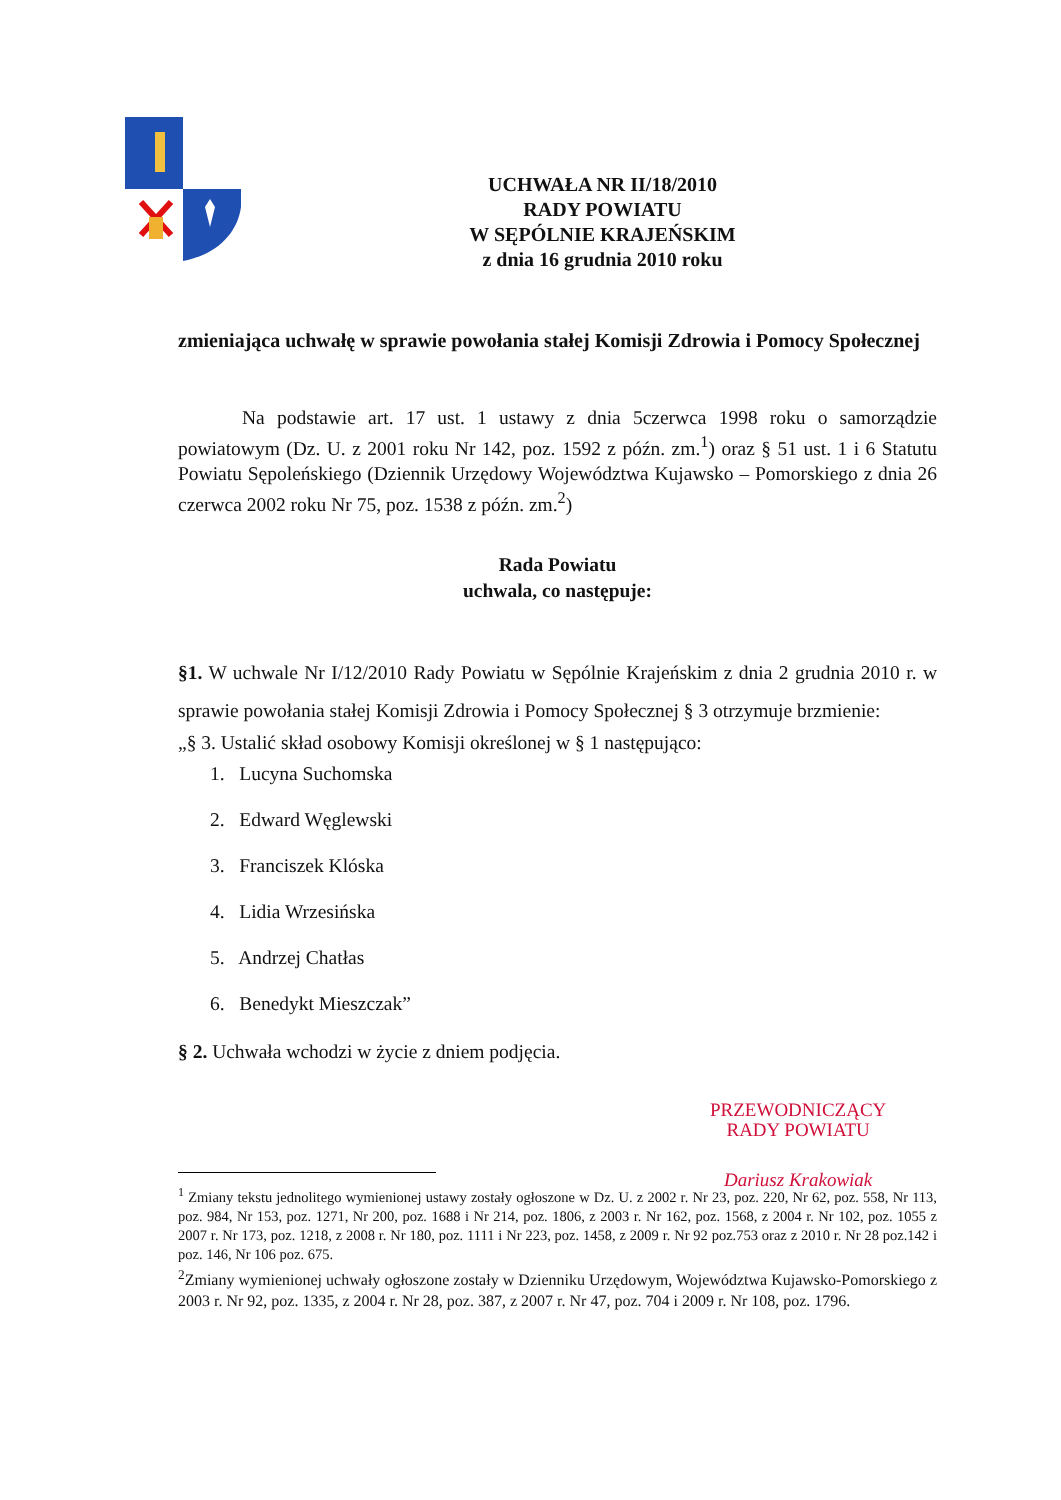UCHWAŁA NR II/18/2010
RADY POWIATU
W SĘPÓLNIE KRAJEŃSKIM
z dnia 16 grudnia 2010 roku
zmieniająca uchwałę w sprawie powołania stałej Komisji Zdrowia i Pomocy Społecznej
Na podstawie art. 17 ust. 1 ustawy z dnia 5czerwca 1998 roku o samorządzie powiatowym (Dz. U. z 2001 roku Nr 142, poz. 1592 z późn. zm.<sup>1</sup>) oraz § 51 ust. 1 i 6 Statutu Powiatu Sępoleńskiego (Dziennik Urzędowy Województwa Kujawsko – Pomorskiego z dnia 26 czerwca 2002 roku Nr 75, poz. 1538 z późn. zm.<sup>2</sup>)
Rada Powiatu
uchwala, co następuje:
§1. W uchwale Nr I/12/2010 Rady Powiatu w Sępólnie Krajeńskim z dnia 2 grudnia 2010 r. w sprawie powołania stałej Komisji Zdrowia i Pomocy Społecznej § 3 otrzymuje brzmienie:
„§ 3. Ustalić skład osobowy Komisji określonej w § 1 następująco:
1. Lucyna Suchomska
2. Edward Węglewski
3. Franciszek Klóska
4. Lidia Wrzesińska
5. Andrzej Chatłas
6. Benedykt Mieszczak”
§ 2. Uchwała wchodzi w życie z dniem podjęcia.
<sup>1</sup> Zmiany tekstu jednolitego wymienionej ustawy zostały ogłoszone w Dz. U. z 2002 r. Nr 23, poz. 220, Nr 62, poz. 558, Nr 113, poz. 984, Nr 153, poz. 1271, Nr 200, poz. 1688 i Nr 214, poz. 1806, z 2003 r. Nr 162, poz. 1568, z 2004 r. Nr 102, poz. 1055 z 2007 r. Nr 173, poz. 1218, z 2008 r. Nr 180, poz. 1111 i Nr 223, poz. 1458, z 2009 r. Nr 92 poz.753 oraz z 2010 r. Nr 28 poz.142 i poz. 146, Nr 106 poz. 675.
<sup>2</sup> Zmiany wymienionej uchwały ogłoszone zostały w Dzienniku Urzędowym, Województwa Kujawsko-Pomorskiego z 2003 r. Nr 92, poz. 1335, z 2004 r. Nr 28, poz. 387, z 2007 r. Nr 47, poz. 704 i 2009 r. Nr 108, poz. 1796.
PRZEWODNICZĄCY
RADY POWIATU
Dariusz Krakowiak